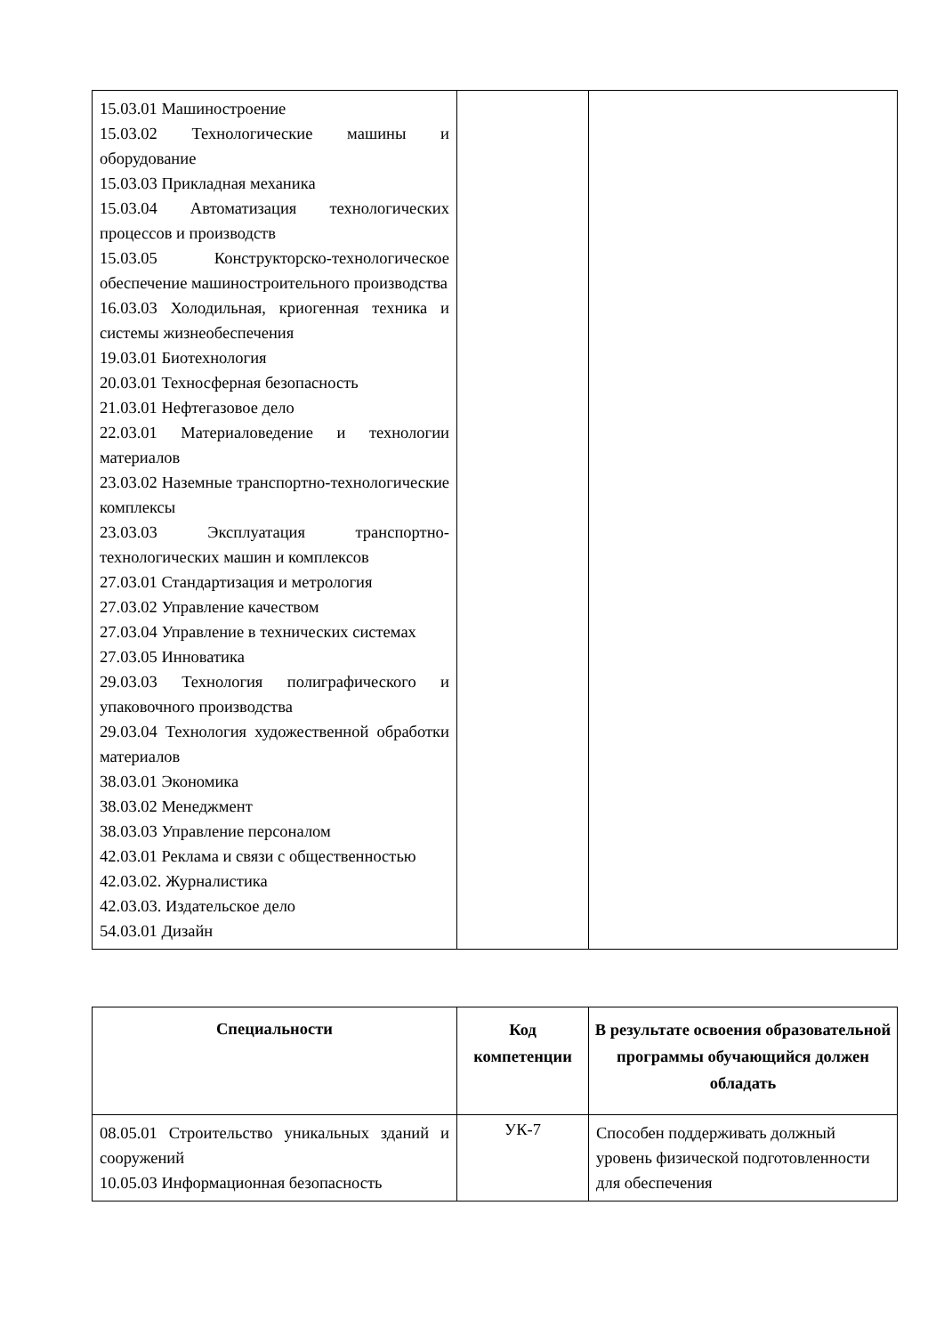| 15.03.01 Машиностроение 15.03.02 Технологические машины и оборудование 15.03.03 Прикладная механика 15.03.04 Автоматизация технологических процессов и производств 15.03.05 Конструкторско-технологическое обеспечение машиностроительного производства 16.03.03 Холодильная, криогенная техника и системы жизнеобеспечения 19.03.01 Биотехнология 20.03.01 Техносферная безопасность 21.03.01 Нефтегазовое дело 22.03.01 Материаловедение и технологии материалов 23.03.02 Наземные транспортно-технологические комплексы 23.03.03 Эксплуатация транспортно-технологических машин и комплексов 27.03.01 Стандартизация и метрология 27.03.02 Управление качеством 27.03.04 Управление в технических системах 27.03.05 Инноватика 29.03.03 Технология полиграфического и упаковочного производства 29.03.04 Технология художественной обработки материалов 38.03.01 Экономика 38.03.02 Менеджмент 38.03.03 Управление персоналом 42.03.01 Реклама и связи с общественностью 42.03.02. Журналистика 42.03.03. Издательское дело 54.03.01 Дизайн | | |
| Специальности | Код компетенции | В результате освоения образовательной программы обучающийся должен обладать |
| --- | --- | --- |
| 08.05.01 Строительство уникальных зданий и сооружений 10.05.03 Информационная безопасность | УК-7 | Способен поддерживать должный уровень физической подготовленности для обеспечения |